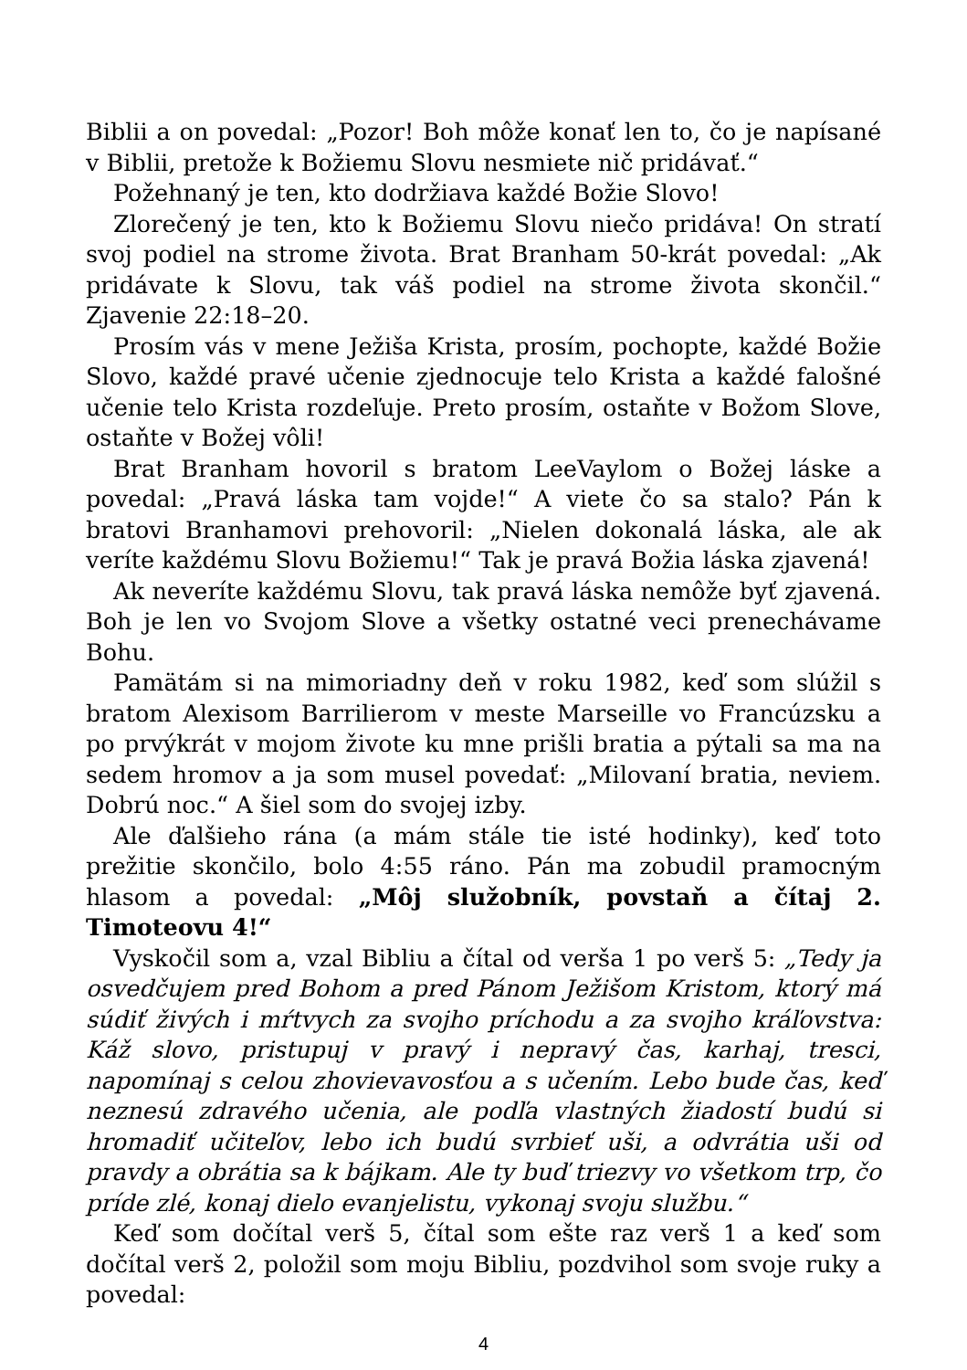Biblii a on povedal: „Pozor! Boh môže konať len to, čo je napísané v Biblii, pretože k Božiemu Slovu nesmiete nič pridávať.“
Požehnaný je ten, kto dodržiava každé Božie Slovo!
Zlorečený je ten, kto k Božiemu Slovu niečo pridáva! On stratí svoj podiel na strome života. Brat Branham 50-krát povedal: „Ak pridávate k Slovu, tak váš podiel na strome života skončil.“ Zjavenie 22:18–20.
Prosím vás v mene Ježiša Krista, prosím, pochopte, každé Božie Slovo, každé pravé učenie zjednocuje telo Krista a každé falošné učenie telo Krista rozdeľuje. Preto prosím, ostaňte v Božom Slove, ostaňte v Božej vôli!
Brat Branham hovoril s bratom LeeVaylom o Božej láske a povedal: „Pravá láska tam vojde!“ A viete čo sa stalo? Pán k bratovi Branhamovi prehovoril: „Nielen dokonalá láska, ale ak veríte každému Slovu Božiemu!“ Tak je pravá Božia láska zjavená!
Ak neveríte každému Slovu, tak pravá láska nemôže byť zjavená. Boh je len vo Svojom Slove a všetky ostatné veci prenechávame Bohu.
Pamätám si na mimoriadny deň v roku 1982, keď som slúžil s bratom Alexisom Barrilierom v meste Marseille vo Francúzsku a po prvýkrát v mojom živote ku mne prišli bratia a pýtali sa ma na sedem hromov a ja som musel povedať: „Milovaní bratia, neviem. Dobrú noc.“ A šiel som do svojej izby.
Ale ďalšieho rána (a mám stále tie isté hodinky), keď toto prežitie skončilo, bolo 4:55 ráno. Pán ma zobudil pramocným hlasom a povedal: „Môj služobník, povstaň a čítaj 2. Timoteovu 4!“
Vyskočil som a, vzal Bibliu a čítal od verša 1 po verš 5: „Tedy ja osvedčujem pred Bohom a pred Pánom Ježišom Kristom, ktorý má súdiť živých i mŕtvych za svojho príchodu a za svojho kráľovstva: Káž slovo, pristupuj v pravý i nepravý čas, karhaj, tresci, napomínaj s celou zhovievavosťou a s učením. Lebo bude čas, keď neznesú zdravého učenia, ale podľa vlastných žiadostí budú si hromadiť učiteľov, lebo ich budú svrbieť uši, a odvrátia uši od pravdy a obrátia sa k bájkam. Ale ty buď triezvy vo všetkom trp, čo príde zlé, konaj dielo evanjelistu, vykonaj svoju službu.“
Keď som dočítal verš 5, čítal som ešte raz verš 1 a keď som dočítal verš 2, položil som moju Bibliu, pozdvihol som svoje ruky a povedal:
4